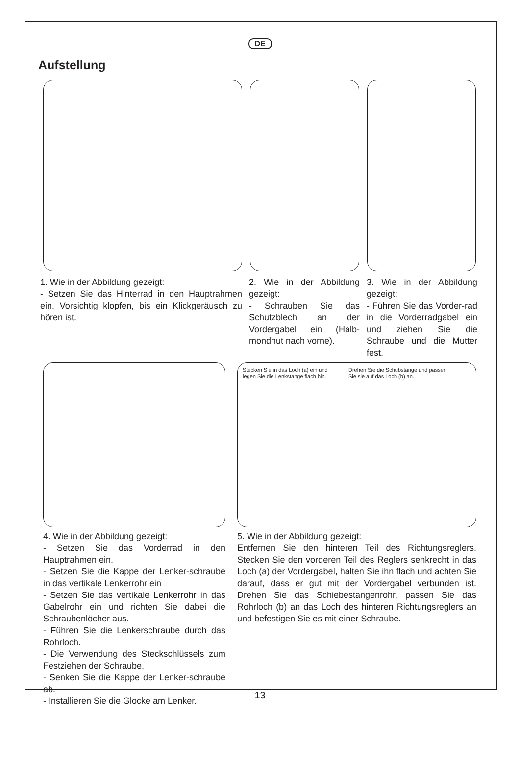DE
Aufstellung
1. Wie in der Abbildung gezeigt:
- Setzen Sie das Hinterrad in den Hauptrahmen ein. Vorsichtig klopfen, bis ein Klickgeräusch zu hören ist.
2. Wie in der Abbildung gezeigt:
- Schrauben Sie das Schutzblech an der Vordergabel ein (Halb-mondnut nach vorne).
3. Wie in der Abbildung gezeigt:
- Führen Sie das Vorder-rad in die Vorderradgabel ein und ziehen Sie die Schraube und die Mutter fest.
Stecken Sie in das Loch (a) ein und legen Sie die Lenkstange flach hin.
Drehen Sie die Schubstange und passen Sie sie auf das Loch (b) an.
4. Wie in der Abbildung gezeigt:
- Setzen Sie das Vorderrad in den Hauptrahmen ein.
- Setzen Sie die Kappe der Lenker-schraube in das vertikale Lenkerrohr ein
- Setzen Sie das vertikale Lenkerrohr in das Gabelrohr ein und richten Sie dabei die Schraubenlöcher aus.
- Führen Sie die Lenkerschraube durch das Rohrloch.
- Die Verwendung des Steckschlüssels zum Festziehen der Schraube.
- Senken Sie die Kappe der Lenker-schraube ab.
- Installieren Sie die Glocke am Lenker.
5. Wie in der Abbildung gezeigt:
Entfernen Sie den hinteren Teil des Richtungsreglers. Stecken Sie den vorderen Teil des Reglers senkrecht in das Loch (a) der Vordergabel, halten Sie ihn flach und achten Sie darauf, dass er gut mit der Vordergabel verbunden ist. Drehen Sie das Schiebestangenrohr, passen Sie das Rohrloch (b) an das Loch des hinteren Richtungsreglers an und befestigen Sie es mit einer Schraube.
13